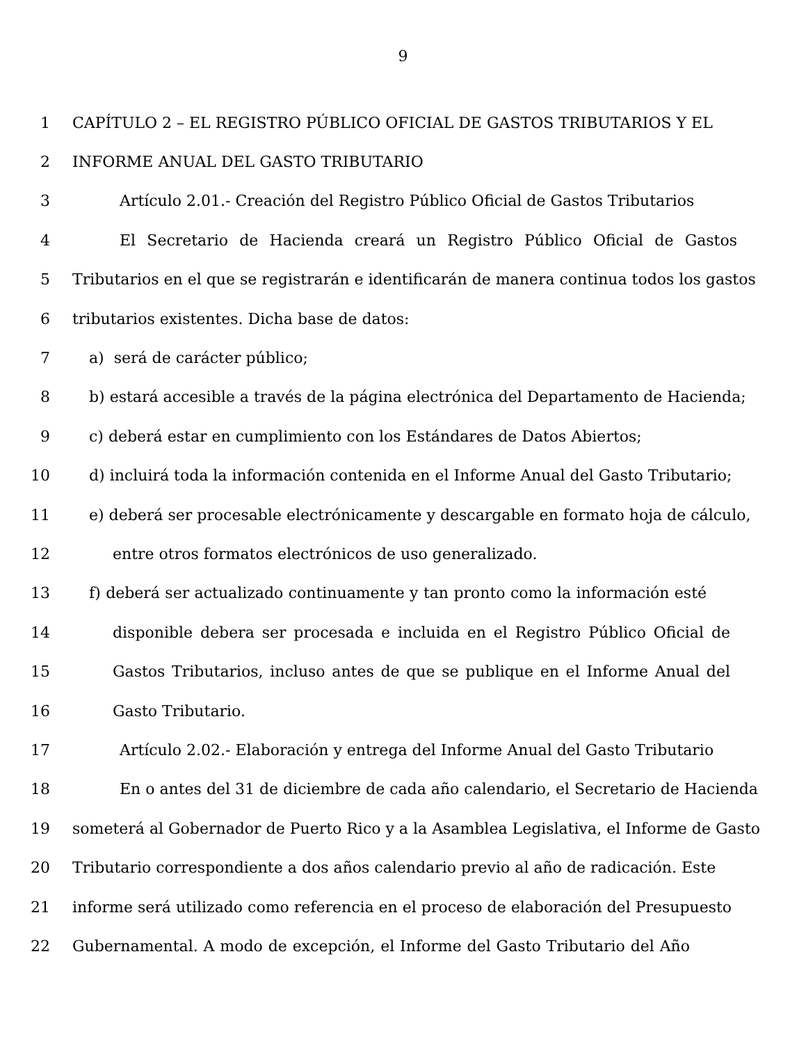9
1 CAPÍTULO 2 – EL REGISTRO PÚBLICO OFICIAL DE GASTOS TRIBUTARIOS Y EL
2 INFORME ANUAL DEL GASTO TRIBUTARIO
3 Artículo 2.01.- Creación del Registro Público Oficial de Gastos Tributarios
4 El Secretario de Hacienda creará un Registro Público Oficial de Gastos
5 Tributarios en el que se registrarán e identificarán de manera continua todos los gastos
6 tributarios existentes. Dicha base de datos:
7 a) será de carácter público;
8 b) estará accesible a través de la página electrónica del Departamento de Hacienda;
9 c) deberá estar en cumplimiento con los Estándares de Datos Abiertos;
10 d) incluirá toda la información contenida en el Informe Anual del Gasto Tributario;
11 e) deberá ser procesable electrónicamente y descargable en formato hoja de cálculo,
12 entre otros formatos electrónicos de uso generalizado.
13 f) deberá ser actualizado continuamente y tan pronto como la información esté
14 disponible debera ser procesada e incluida en el Registro Público Oficial de
15 Gastos Tributarios, incluso antes de que se publique en el Informe Anual del
16 Gasto Tributario.
17 Artículo 2.02.- Elaboración y entrega del Informe Anual del Gasto Tributario
18 En o antes del 31 de diciembre de cada año calendario, el Secretario de Hacienda
19 someterá al Gobernador de Puerto Rico y a la Asamblea Legislativa, el Informe de Gasto
20 Tributario correspondiente a dos años calendario previo al año de radicación. Este
21 informe será utilizado como referencia en el proceso de elaboración del Presupuesto
22 Gubernamental. A modo de excepción, el Informe del Gasto Tributario del Año